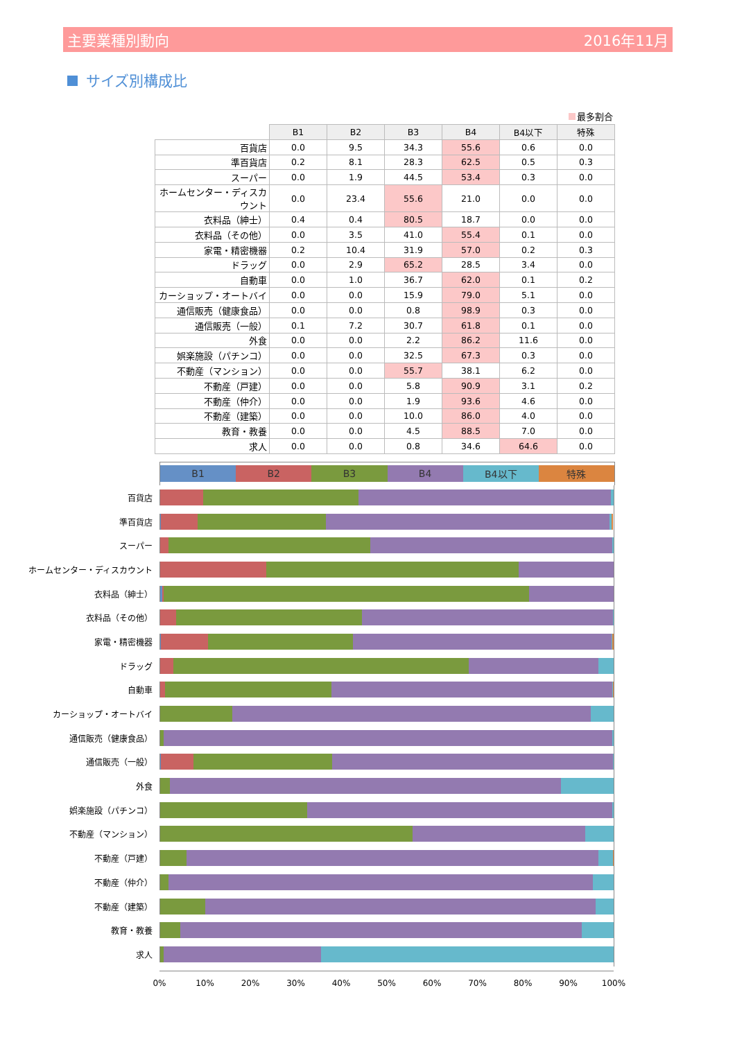主要業種別動向 2016年11月
サイズ別構成比
最多割合
| | B1 | B2 | B3 | B4 | B4以下 | 特殊 |
| --- | --- | --- | --- | --- | --- | --- |
| 百貨店 | 0.0 | 9.5 | 34.3 | 55.6 | 0.6 | 0.0 |
| 準百貨店 | 0.2 | 8.1 | 28.3 | 62.5 | 0.5 | 0.3 |
| スーパー | 0.0 | 1.9 | 44.5 | 53.4 | 0.3 | 0.0 |
| ホームセンター・ディスカウント | 0.0 | 23.4 | 55.6 | 21.0 | 0.0 | 0.0 |
| 衣料品（紳士） | 0.4 | 0.4 | 80.5 | 18.7 | 0.0 | 0.0 |
| 衣料品（その他） | 0.0 | 3.5 | 41.0 | 55.4 | 0.1 | 0.0 |
| 家電・精密機器 | 0.2 | 10.4 | 31.9 | 57.0 | 0.2 | 0.3 |
| ドラッグ | 0.0 | 2.9 | 65.2 | 28.5 | 3.4 | 0.0 |
| 自動車 | 0.0 | 1.0 | 36.7 | 62.0 | 0.1 | 0.2 |
| カーショップ・オートバイ | 0.0 | 0.0 | 15.9 | 79.0 | 5.1 | 0.0 |
| 通信販売（健康食品） | 0.0 | 0.0 | 0.8 | 98.9 | 0.3 | 0.0 |
| 通信販売（一般） | 0.1 | 7.2 | 30.7 | 61.8 | 0.1 | 0.0 |
| 外食 | 0.0 | 0.0 | 2.2 | 86.2 | 11.6 | 0.0 |
| 娯楽施設（パチンコ） | 0.0 | 0.0 | 32.5 | 67.3 | 0.3 | 0.0 |
| 不動産（マンション） | 0.0 | 0.0 | 55.7 | 38.1 | 6.2 | 0.0 |
| 不動産（戸建） | 0.0 | 0.0 | 5.8 | 90.9 | 3.1 | 0.2 |
| 不動産（仲介） | 0.0 | 0.0 | 1.9 | 93.6 | 4.6 | 0.0 |
| 不動産（建築） | 0.0 | 0.0 | 10.0 | 86.0 | 4.0 | 0.0 |
| 教育・教養 | 0.0 | 0.0 | 4.5 | 88.5 | 7.0 | 0.0 |
| 求人 | 0.0 | 0.0 | 0.8 | 34.6 | 64.6 | 0.0 |
B1 B2 B3 B4 B4以下 特殊
百貨店
準百貨店
スーパー
ホームセンター・ディスカウント
衣料品（紳士）
衣料品（その他）
家電・精密機器
ドラッグ
自動車
カーショップ・オートバイ
通信販売（健康食品）
通信販売（一般）
外食
娯楽施設（パチンコ）
不動産（マンション）
不動産（戸建）
不動産（仲介）
不動産（建築）
教育・教養
求人
0% 10% 20% 30% 40% 50% 60% 70% 80% 90% 100%